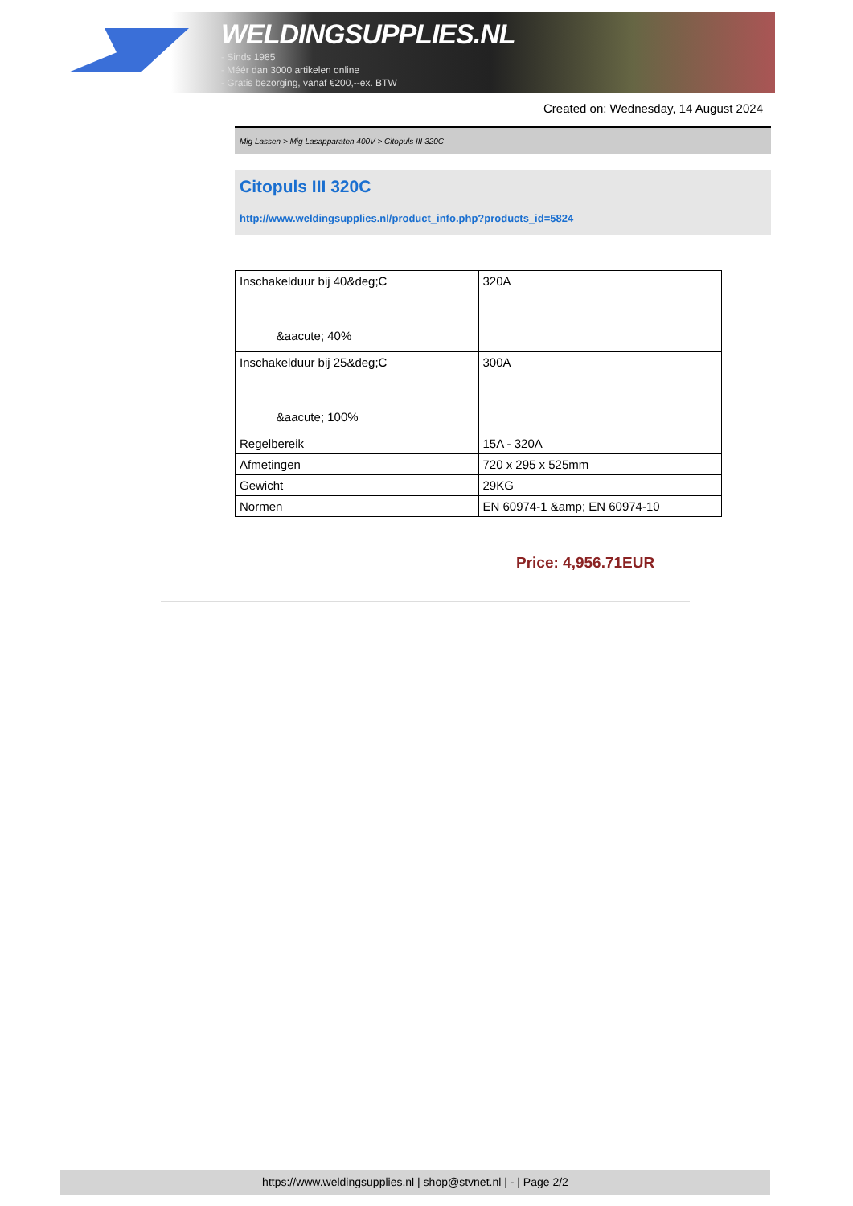WELDINGSUPPLIES.NL
- Sinds 1985
- Méér dan 3000 artikelen online
- Gratis bezorging, vanaf €200,--ex. BTW
Created on: Wednesday, 14 August 2024
Mig Lassen > Mig Lasapparaten 400V > Citopuls III 320C
Citopuls III 320C
http://www.weldingsupplies.nl/product_info.php?products_id=5824
| Inschakelduur bij 40&deg;C &aacute; 40% | 320A |
| Inschakelduur bij 25&deg;C &aacute; 100% | 300A |
| Regelbereik | 15A - 320A |
| Afmetingen | 720 x 295 x 525mm |
| Gewicht | 29KG |
| Normen | EN 60974-1 &amp; EN 60974-10 |
Price: 4,956.71EUR
https://www.weldingsupplies.nl | shop@stvnet.nl | - | Page 2/2